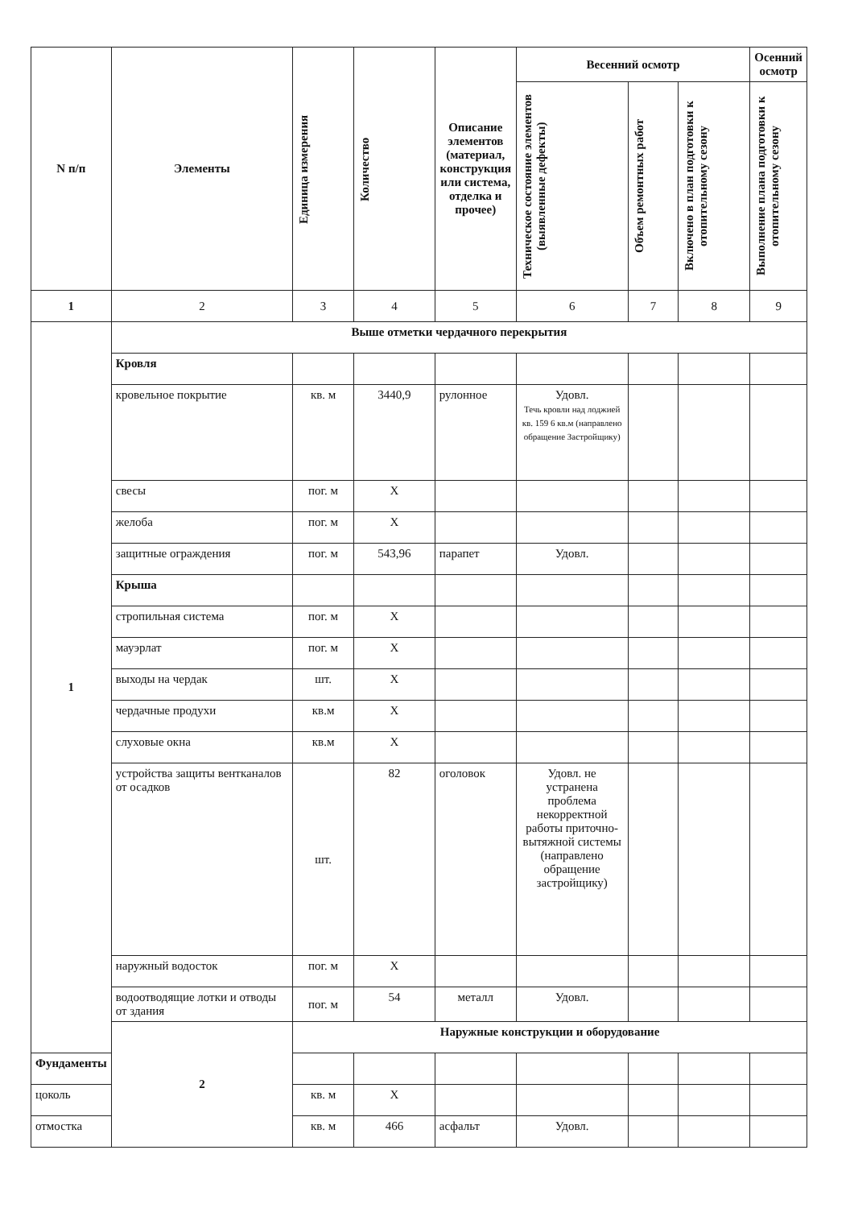| N п/п | Элементы | Единица измерения | Количество | Описание элементов (материал, конструкция или система, отделка и прочее) | Весенний осмотр | | | Осенний осмотр |
| --- | --- | --- | --- | --- | --- | --- | --- | --- |
| | | | | | Техническое состояние элементов (выявленные дефекты) | Объем ремонтных работ | Включено в план подготовки к отопительному сезону | Выполнение плана подготовки к отопительному сезону |
| 1 | 2 | 3 | 4 | 5 | 6 | 7 | 8 | 9 |
| 1 | Выше отметки чердачного перекрытия | | | | | | | |
| | Кровля | | | | | | | |
| | кровельное покрытие | кв. м | 3440,9 | рулонное | Удовл. Течь кровли над лоджией кв. 159 6 кв.м (направлено обращение Застройщику) | | | |
| | свесы | пог. м | X | | | | | |
| | желоба | пог. м | X | | | | | |
| | защитные ограждения | пог. м | 543,96 | парапет | Удовл. | | | |
| | Крыша | | | | | | | |
| | стропильная система | пог. м | X | | | | | |
| | мауэрлат | пог. м | X | | | | | |
| | выходы на чердак | шт. | X | | | | | |
| | чердачные продухи | кв.м | X | | | | | |
| | слуховые окна | кв.м | X | | | | | |
| | устройства защиты вентканалов от осадков | шт. | 82 | оголовок | Удовл. не устранена проблема некорректной работы приточно-вытяжной системы (направлено обращение застройщику) | | | |
| | наружный водосток | пог. м | X | | | | | |
| | водоотводящие лотки и отводы от здания | пог. м | 54 | металл | Удовл. | | | |
| | 2 | Наружные конструкции и оборудование | | | | | | |
| Фундаменты | | | | | | | | |
| цоколь | | кв. м | X | | | | | |
| отмостка | | кв. м | 466 | асфальт | Удовл. | | | |